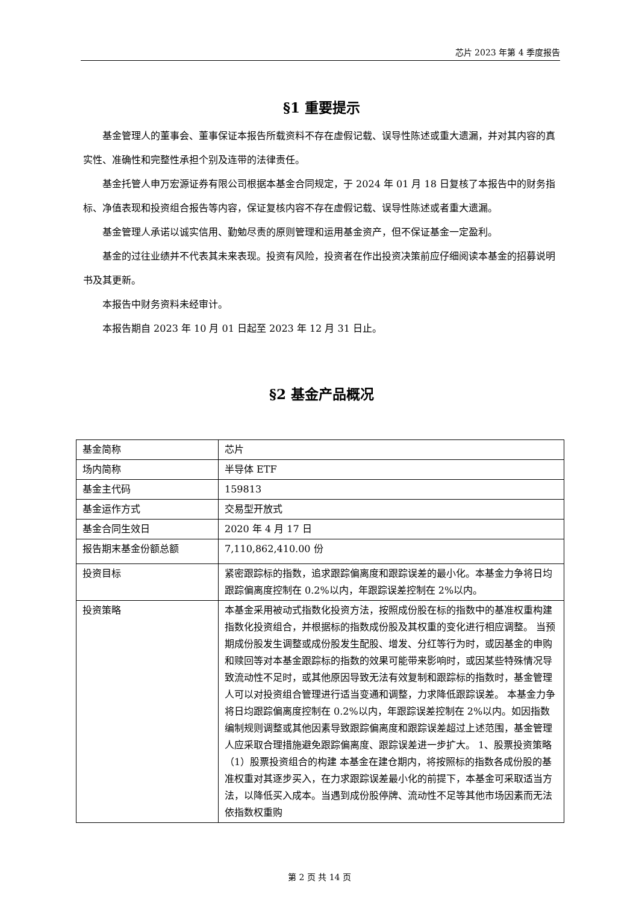芯片 2023 年第 4 季度报告
§1 重要提示
基金管理人的董事会、董事保证本报告所载资料不存在虚假记载、误导性陈述或重大遗漏，并对其内容的真实性、准确性和完整性承担个别及连带的法律责任。
基金托管人申万宏源证券有限公司根据本基金合同规定，于 2024 年 01 月 18 日复核了本报告中的财务指标、净值表现和投资组合报告等内容，保证复核内容不存在虚假记载、误导性陈述或者重大遗漏。
基金管理人承诺以诚实信用、勤勉尽责的原则管理和运用基金资产，但不保证基金一定盈利。
基金的过往业绩并不代表其未来表现。投资有风险，投资者在作出投资决策前应仔细阅读本基金的招募说明书及其更新。
本报告中财务资料未经审计。
本报告期自 2023 年 10 月 01 日起至 2023 年 12 月 31 日止。
§2 基金产品概况
| 基金简称 | 芯片 |
| 场内简称 | 半导体 ETF |
| 基金主代码 | 159813 |
| 基金运作方式 | 交易型开放式 |
| 基金合同生效日 | 2020 年 4 月 17 日 |
| 报告期末基金份额总额 | 7,110,862,410.00 份 |
| 投资目标 | 紧密跟踪标的指数，追求跟踪偏离度和跟踪误差的最小化。本基金力争将日均跟踪偏离度控制在 0.2%以内，年跟踪误差控制在 2%以内。 |
| 投资策略 | 本基金采用被动式指数化投资方法，按照成份股在标的指数中的基准权重构建指数化投资组合，并根据标的指数成份股及其权重的变化进行相应调整。 当预期成份股发生调整或成份股发生配股、增发、分红等行为时，或因基金的申购和赎回等对本基金跟踪标的指数的效果可能带来影响时，或因某些特殊情况导致流动性不足时，或其他原因导致无法有效复制和跟踪标的指数时，基金管理人可以对投资组合管理进行适当变通和调整，力求降低跟踪误差。 本基金力争将日均跟踪偏离度控制在 0.2%以内，年跟踪误差控制在 2%以内。如因指数编制规则调整或其他因素导致跟踪偏离度和跟踪误差超过上述范围，基金管理人应采取合理措施避免跟踪偏离度、跟踪误差进一步扩大。 1、股票投资策略 （1）股票投资组合的构建 本基金在建仓期内，将按照标的指数各成份股的基准权重对其逐步买入，在力求跟踪误差最小化的前提下，本基金可采取适当方法，以降低买入成本。当遇到成份股停牌、流动性不足等其他市场因素而无法依指数权重购 |
第 2 页 共 14 页